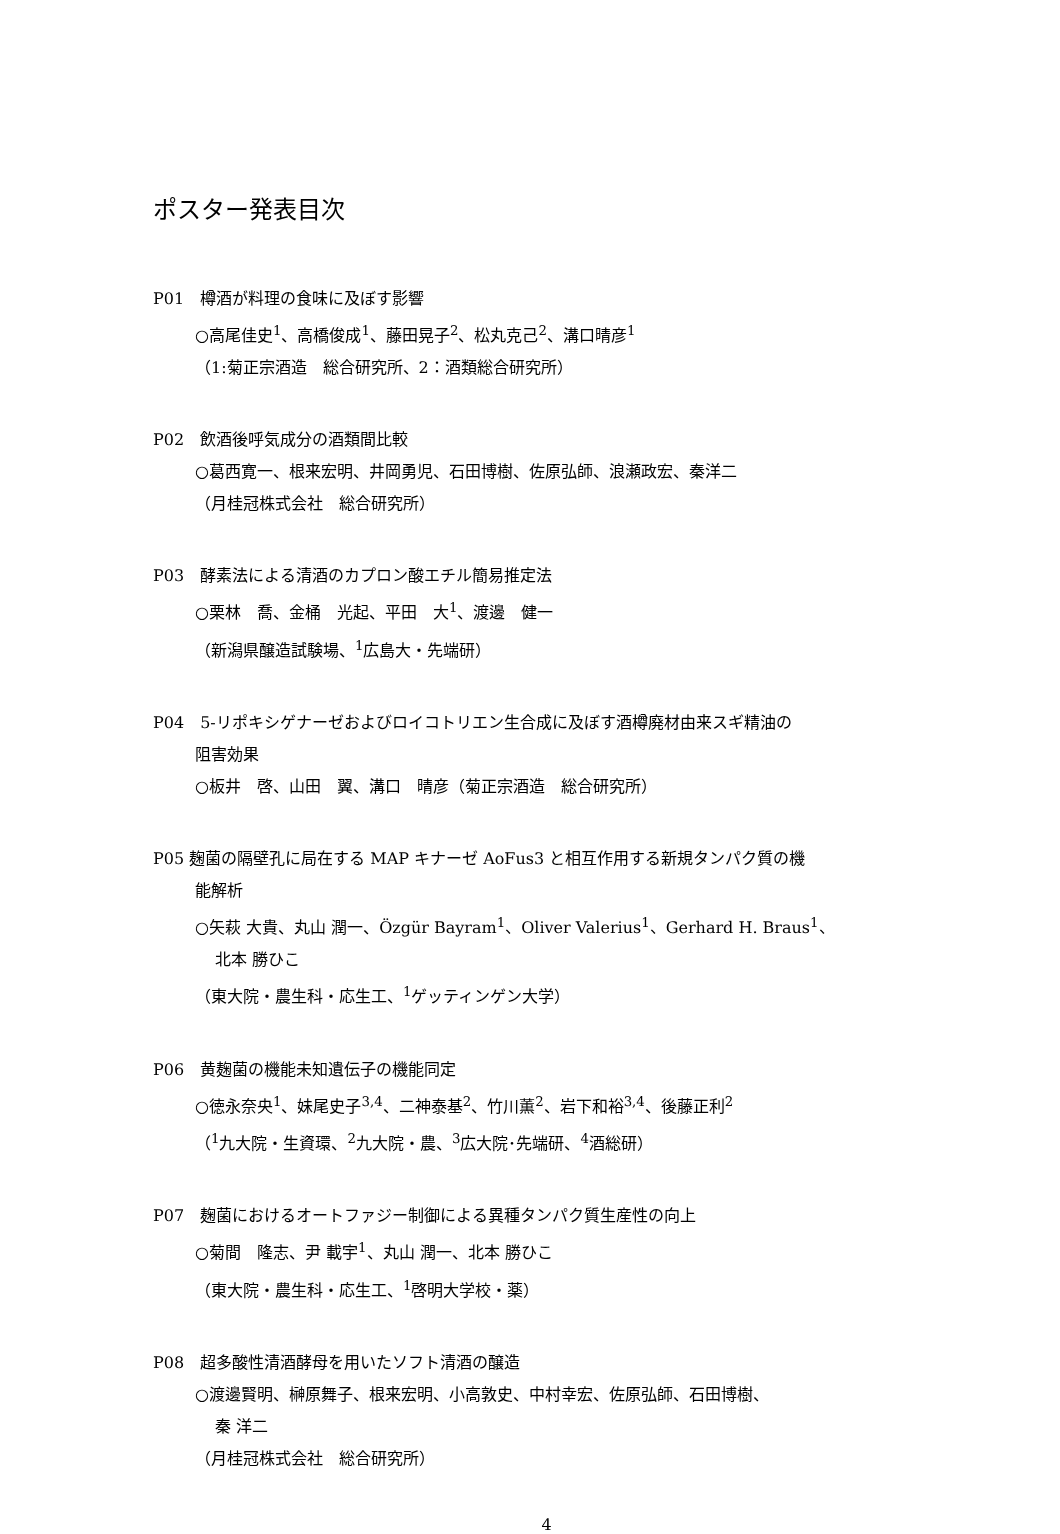ポスター発表目次
P01　樽酒が料理の食味に及ぼす影響
○高尾佳史<sup>1</sup>、高橋俊成<sup>1</sup>、藤田晃子<sup>2</sup>、松丸克己<sup>2</sup>、溝口晴彦<sup>1</sup>
（1:菊正宗酒造　総合研究所、2：酒類総合研究所）
P02　飲酒後呼気成分の酒類間比較
○葛西寛一、根来宏明、井岡勇児、石田博樹、佐原弘師、浪瀬政宏、秦洋二
（月桂冠株式会社　総合研究所）
P03　酵素法による清酒のカプロン酸エチル簡易推定法
○栗林　喬、金桶　光起、平田　大<sup>1</sup>、渡邊　健一
（新潟県醸造試験場、<sup>1</sup>広島大・先端研）
P04　5-リポキシゲナーゼおよびロイコトリエン生合成に及ぼす酒樽廃材由来スギ精油の
阻害効果
○板井　啓、山田　翼、溝口　晴彦（菊正宗酒造　総合研究所）
P05 麹菌の隔壁孔に局在する MAP キナーゼ AoFus3 と相互作用する新規タンパク質の機
能解析
○矢萩 大貴、丸山 潤一、Özgür Bayram<sup>1</sup>、Oliver Valerius<sup>1</sup>、Gerhard H. Braus<sup>1</sup>、
北本 勝ひこ
（東大院・農生科・応生工、<sup>1</sup>ゲッティンゲン大学）
P06　黄麹菌の機能未知遺伝子の機能同定
○徳永奈央<sup>1</sup>、妹尾史子<sup>3,4</sup>、二神泰基<sup>2</sup>、竹川薫<sup>2</sup>、岩下和裕<sup>3,4</sup>、後藤正利<sup>2</sup>
（<sup>1</sup>九大院・生資環、<sup>2</sup>九大院・農、<sup>3</sup>広大院･先端研、<sup>4</sup>酒総研）
P07　麹菌におけるオートファジー制御による異種タンパク質生産性の向上
○菊間　隆志、尹 載宇<sup>1</sup>、丸山 潤一、北本 勝ひこ
（東大院・農生科・応生工、<sup>1</sup>啓明大学校・薬）
P08　超多酸性清酒酵母を用いたソフト清酒の醸造
○渡邊賢明、榊原舞子、根来宏明、小高敦史、中村幸宏、佐原弘師、石田博樹、
秦 洋二
（月桂冠株式会社　総合研究所）
4